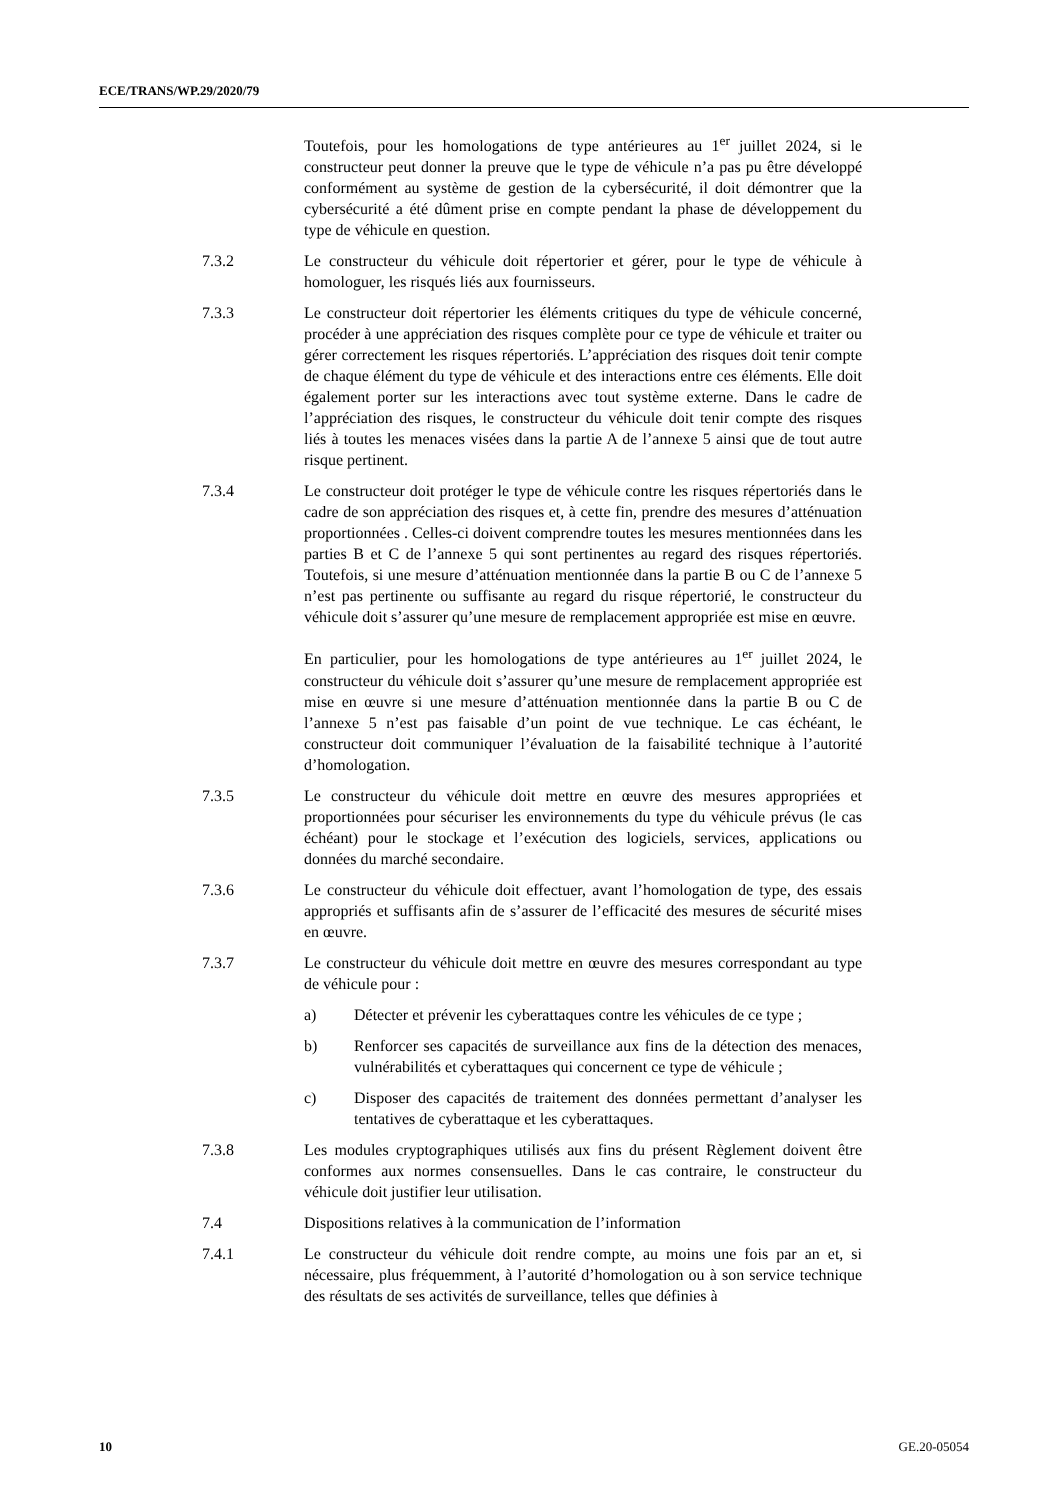ECE/TRANS/WP.29/2020/79
Toutefois, pour les homologations de type antérieures au 1<sup>er</sup> juillet 2024, si le constructeur peut donner la preuve que le type de véhicule n’a pas pu être développé conformément au système de gestion de la cybersécurité, il doit démontrer que la cybersécurité a été dûment prise en compte pendant la phase de développement du type de véhicule en question.
7.3.2 Le constructeur du véhicule doit répertorier et gérer, pour le type de véhicule à homologuer, les risqués liés aux fournisseurs.
7.3.3 Le constructeur doit répertorier les éléments critiques du type de véhicule concerné, procéder à une appréciation des risques complète pour ce type de véhicule et traiter ou gérer correctement les risques répertoriés. L’appréciation des risques doit tenir compte de chaque élément du type de véhicule et des interactions entre ces éléments. Elle doit également porter sur les interactions avec tout système externe. Dans le cadre de l’appréciation des risques, le constructeur du véhicule doit tenir compte des risques liés à toutes les menaces visées dans la partie A de l’annexe 5 ainsi que de tout autre risque pertinent.
7.3.4 Le constructeur doit protéger le type de véhicule contre les risques répertoriés dans le cadre de son appréciation des risques et, à cette fin, prendre des mesures d’atténuation proportionnées . Celles-ci doivent comprendre toutes les mesures mentionnées dans les parties B et C de l’annexe 5 qui sont pertinentes au regard des risques répertoriés. Toutefois, si une mesure d’atténuation mentionnée dans la partie B ou C de l’annexe 5 n’est pas pertinente ou suffisante au regard du risque répertorié, le constructeur du véhicule doit s’assurer qu’une mesure de remplacement appropriée est mise en œuvre.
En particulier, pour les homologations de type antérieures au 1<sup>er</sup> juillet 2024, le constructeur du véhicule doit s’assurer qu’une mesure de remplacement appropriée est mise en œuvre si une mesure d’atténuation mentionnée dans la partie B ou C de l’annexe 5 n’est pas faisable d’un point de vue technique. Le cas échéant, le constructeur doit communiquer l’évaluation de la faisabilité technique à l’autorité d’homologation.
7.3.5 Le constructeur du véhicule doit mettre en œuvre des mesures appropriées et proportionnées pour sécuriser les environnements du type du véhicule prévus (le cas échéant) pour le stockage et l’exécution des logiciels, services, applications ou données du marché secondaire.
7.3.6 Le constructeur du véhicule doit effectuer, avant l’homologation de type, des essais appropriés et suffisants afin de s’assurer de l’efficacité des mesures de sécurité mises en œuvre.
7.3.7 Le constructeur du véhicule doit mettre en œuvre des mesures correspondant au type de véhicule pour :
a) Détecter et prévenir les cyberattaques contre les véhicules de ce type ;
b) Renforcer ses capacités de surveillance aux fins de la détection des menaces, vulnérabilités et cyberattaques qui concernent ce type de véhicule ;
c) Disposer des capacités de traitement des données permettant d’analyser les tentatives de cyberattaque et les cyberattaques.
7.3.8 Les modules cryptographiques utilisés aux fins du présent Règlement doivent être conformes aux normes consensuelles. Dans le cas contraire, le constructeur du véhicule doit justifier leur utilisation.
7.4 Dispositions relatives à la communication de l’information
7.4.1 Le constructeur du véhicule doit rendre compte, au moins une fois par an et, si nécessaire, plus fréquemment, à l’autorité d’homologation ou à son service technique des résultats de ses activités de surveillance, telles que définies à
10 GE.20-05054